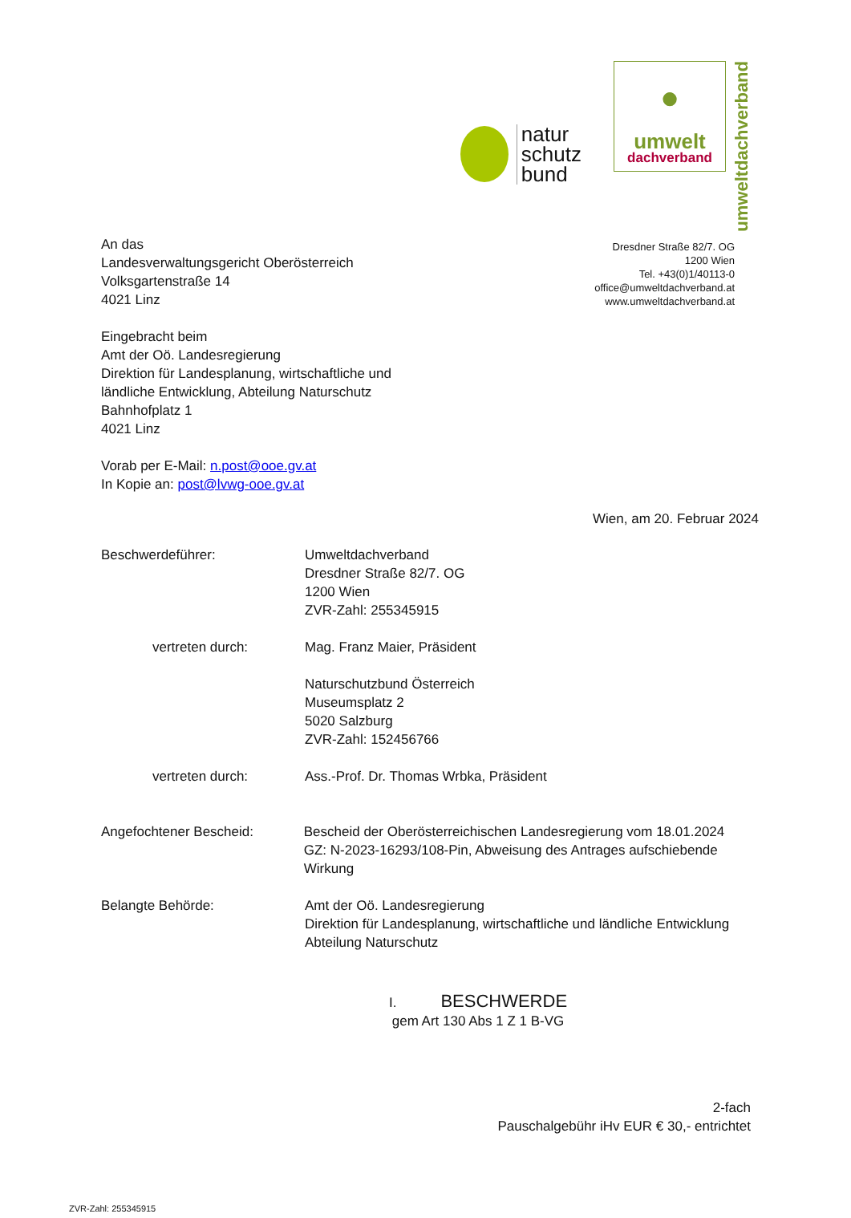natur
schutz
bund
●
umwelt
dachverband
umweltdachverband
Dresdner Straße 82/7. OG
1200 Wien
Tel. +43(0)1/40113-0
office@umweltdachverband.at
www.umweltdachverband.at
An das
Landesverwaltungsgericht Oberösterreich
Volksgartenstraße 14
4021 Linz
Eingebracht beim
Amt der Oö. Landesregierung
Direktion für Landesplanung, wirtschaftliche und
ländliche Entwicklung, Abteilung Naturschutz
Bahnhofplatz 1
4021 Linz
Vorab per E-Mail: n.post@ooe.gv.at
In Kopie an: post@lvwg-ooe.gv.at
Wien, am 20. Februar 2024
Beschwerdeführer: Umweltdachverband
Dresdner Straße 82/7. OG
1200 Wien
ZVR-Zahl: 255345915
vertreten durch: Mag. Franz Maier, Präsident
Naturschutzbund Österreich
Museumsplatz 2
5020 Salzburg
ZVR-Zahl: 152456766
vertreten durch: Ass.-Prof. Dr. Thomas Wrbka, Präsident
Angefochtener Bescheid: Bescheid der Oberösterreichischen Landesregierung vom 18.01.2024 GZ: N-2023-16293/108-Pin, Abweisung des Antrages aufschiebende Wirkung
Belangte Behörde: Amt der Oö. Landesregierung
Direktion für Landesplanung, wirtschaftliche und ländliche Entwicklung
Abteilung Naturschutz
I. BESCHWERDE
gem Art 130 Abs 1 Z 1 B-VG
2-fach
Pauschalgebühr iHv EUR € 30,- entrichtet
ZVR-Zahl: 255345915